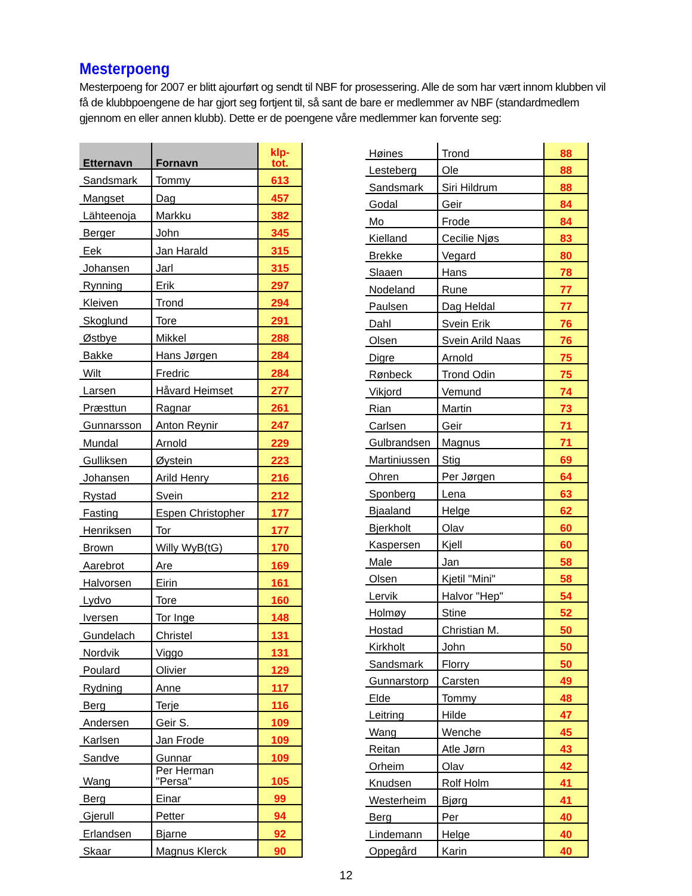Mesterpoeng
Mesterpoeng for 2007 er blitt ajourført og sendt til NBF for prosessering. Alle de som har vært innom klubben vil få de klubbpoengene de har gjort seg fortjent til, så sant de bare er medlemmer av NBF (standardmedlem gjennom en eller annen klubb). Dette er de poengene våre medlemmer kan forvente seg:
| Etternavn | Fornavn | klp- tot. |
| --- | --- | --- |
| Sandsmark | Tommy | 613 |
| Mangset | Dag | 457 |
| Lähteenoja | Markku | 382 |
| Berger | John | 345 |
| Eek | Jan Harald | 315 |
| Johansen | Jarl | 315 |
| Rynning | Erik | 297 |
| Kleiven | Trond | 294 |
| Skoglund | Tore | 291 |
| Østbye | Mikkel | 288 |
| Bakke | Hans Jørgen | 284 |
| Wilt | Fredric | 284 |
| Larsen | Håvard Heimset | 277 |
| Præsttun | Ragnar | 261 |
| Gunnarsson | Anton Reynir | 247 |
| Mundal | Arnold | 229 |
| Gulliksen | Øystein | 223 |
| Johansen | Arild Henry | 216 |
| Rystad | Svein | 212 |
| Fasting | Espen Christopher | 177 |
| Henriksen | Tor | 177 |
| Brown | Willy WyB(tG) | 170 |
| Aarebrot | Are | 169 |
| Halvorsen | Eirin | 161 |
| Lydvo | Tore | 160 |
| Iversen | Tor Inge | 148 |
| Gundelach | Christel | 131 |
| Nordvik | Viggo | 131 |
| Poulard | Olivier | 129 |
| Rydning | Anne | 117 |
| Berg | Terje | 116 |
| Andersen | Geir S. | 109 |
| Karlsen | Jan Frode | 109 |
| Sandve | Gunnar | 109 |
| Wang | Per Herman "Persa" | 105 |
| Berg | Einar | 99 |
| Gjerull | Petter | 94 |
| Erlandsen | Bjarne | 92 |
| Skaar | Magnus Klerck | 90 |
| Høines | Trond | 88 |
| Lesteberg | Ole | 88 |
| Sandsmark | Siri Hildrum | 88 |
| Godal | Geir | 84 |
| Mo | Frode | 84 |
| Kielland | Cecilie Njøs | 83 |
| Brekke | Vegard | 80 |
| Slaaen | Hans | 78 |
| Nodeland | Rune | 77 |
| Paulsen | Dag Heldal | 77 |
| Dahl | Svein Erik | 76 |
| Olsen | Svein Arild Naas | 76 |
| Digre | Arnold | 75 |
| Rønbeck | Trond Odin | 75 |
| Vikjord | Vemund | 74 |
| Rian | Martin | 73 |
| Carlsen | Geir | 71 |
| Gulbrandsen | Magnus | 71 |
| Martiniussen | Stig | 69 |
| Ohren | Per Jørgen | 64 |
| Sponberg | Lena | 63 |
| Bjaaland | Helge | 62 |
| Bjerkholt | Olav | 60 |
| Kaspersen | Kjell | 60 |
| Male | Jan | 58 |
| Olsen | Kjetil "Mini" | 58 |
| Lervik | Halvor "Hep" | 54 |
| Holmøy | Stine | 52 |
| Hostad | Christian M. | 50 |
| Kirkholt | John | 50 |
| Sandsmark | Florry | 50 |
| Gunnarstorp | Carsten | 49 |
| Elde | Tommy | 48 |
| Leitring | Hilde | 47 |
| Wang | Wenche | 45 |
| Reitan | Atle Jørn | 43 |
| Orheim | Olav | 42 |
| Knudsen | Rolf Holm | 41 |
| Westerheim | Bjørg | 41 |
| Berg | Per | 40 |
| Lindemann | Helge | 40 |
| Oppegård | Karin | 40 |
12